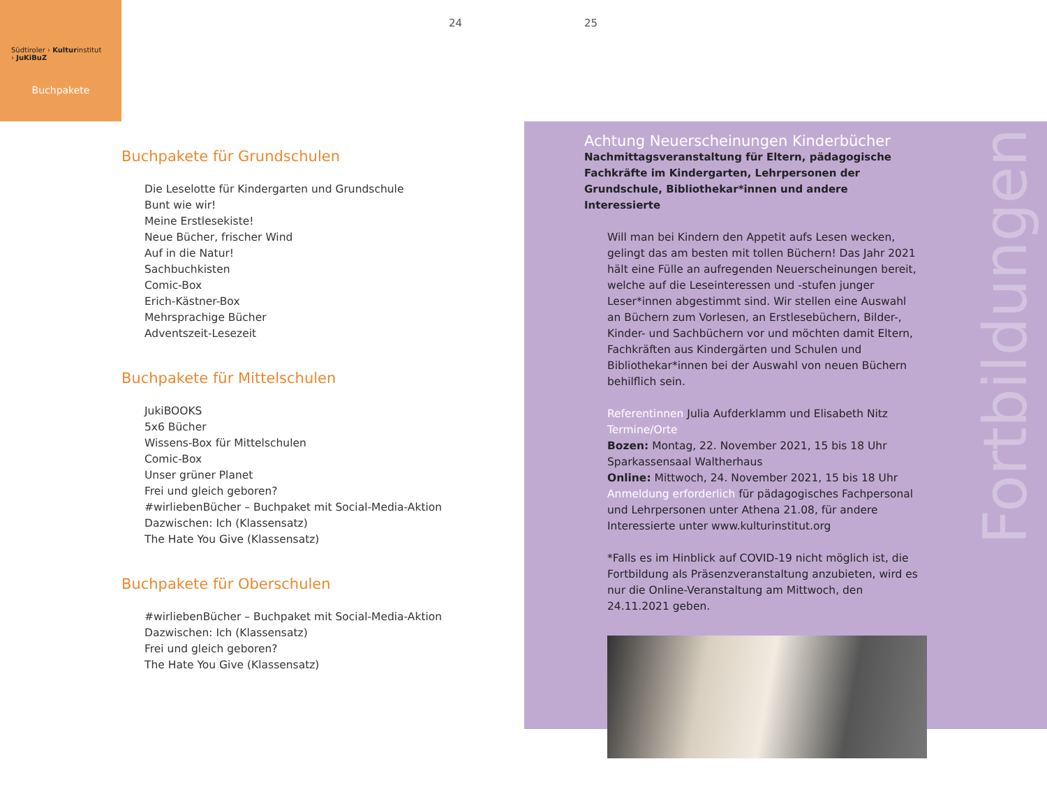Südtiroler › Kulturinstitut
› JuKiBuZ
Buchpakete
24 25
Buchpakete für Grundschulen
Die Leselotte für Kindergarten und Grundschule
Bunt wie wir!
Meine Erstlesekiste!
Neue Bücher, frischer Wind
Auf in die Natur!
Sachbuchkisten
Comic-Box
Erich-Kästner-Box
Mehrsprachige Bücher
Adventszeit-Lesezeit
Buchpakete für Mittelschulen
JukiBOOKS
5x6 Bücher
Wissens-Box für Mittelschulen
Comic-Box
Unser grüner Planet
Frei und gleich geboren?
#wirliebenBücher – Buchpaket mit Social-Media-Aktion
Dazwischen: Ich (Klassensatz)
The Hate You Give (Klassensatz)
Buchpakete für Oberschulen
#wirliebenBücher – Buchpaket mit Social-Media-Aktion
Dazwischen: Ich (Klassensatz)
Frei und gleich geboren?
The Hate You Give (Klassensatz)
Fortbildungen
Achtung Neuerscheinungen Kinderbücher
Nachmittagsveranstaltung für Eltern, pädagogische Fachkräfte im Kindergarten, Lehrpersonen der Grundschule, Bibliothekar*innen und andere Interessierte
Will man bei Kindern den Appetit aufs Lesen wecken, gelingt das am besten mit tollen Büchern! Das Jahr 2021 hält eine Fülle an aufregenden Neuerscheinungen bereit, welche auf die Leseinteressen und -stufen junger Leser*innen abgestimmt sind. Wir stellen eine Auswahl an Büchern zum Vorlesen, an Erstlesebüchern, Bilder-, Kinder- und Sachbüchern vor und möchten damit Eltern, Fachkräften aus Kindergärten und Schulen und Bibliothekar*innen bei der Auswahl von neuen Büchern behilflich sein.
Referentinnen Julia Aufderklamm und Elisabeth Nitz
Termine/Orte
Bozen: Montag, 22. November 2021, 15 bis 18 Uhr
Sparkassensaal Waltherhaus
Online: Mittwoch, 24. November 2021, 15 bis 18 Uhr
Anmeldung erforderlich für pädagogisches Fachpersonal und Lehrpersonen unter Athena 21.08, für andere Interessierte unter www.kulturinstitut.org
*Falls es im Hinblick auf COVID-19 nicht möglich ist, die Fortbildung als Präsenzveranstaltung anzubieten, wird es nur die Online-Veranstaltung am Mittwoch, den 24.11.2021 geben.